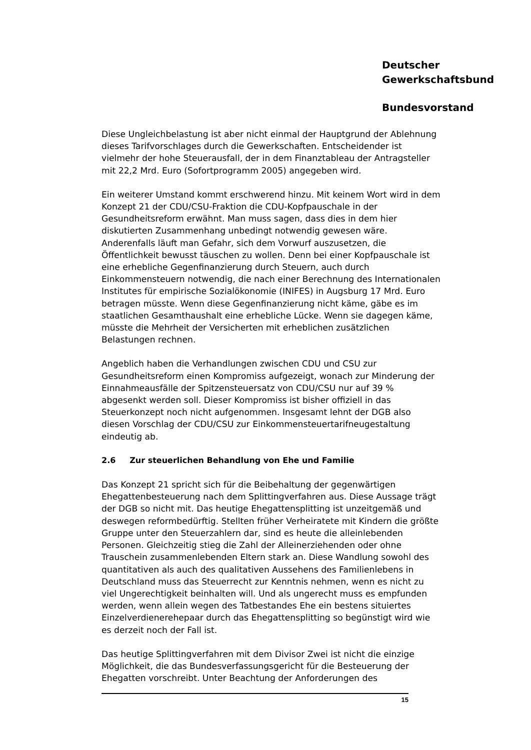Deutscher
Gewerkschaftsbund
Bundesvorstand
Diese Ungleichbelastung ist aber nicht einmal der Hauptgrund der Ablehnung dieses Tarifvorschlages durch die Gewerkschaften. Entscheidender ist vielmehr der hohe Steuerausfall, der in dem Finanztableau der Antragsteller mit 22,2 Mrd. Euro (Sofortprogramm 2005) angegeben wird.
Ein weiterer Umstand kommt erschwerend hinzu. Mit keinem Wort wird in dem Konzept 21 der CDU/CSU-Fraktion die CDU-Kopfpauschale in der Gesundheitsreform erwähnt. Man muss sagen, dass dies in dem hier diskutierten Zusammenhang unbedingt notwendig gewesen wäre. Anderenfalls läuft man Gefahr, sich dem Vorwurf auszusetzen, die Öffentlichkeit bewusst täuschen zu wollen. Denn bei einer Kopfpauschale ist eine erhebliche Gegenfinanzierung durch Steuern, auch durch Einkommensteuern notwendig, die nach einer Berechnung des Internationalen Institutes für empirische Sozialökonomie (INIFES) in Augsburg 17 Mrd. Euro betragen müsste. Wenn diese Gegenfinanzierung nicht käme, gäbe es im staatlichen Gesamthaushalt eine erhebliche Lücke. Wenn sie dagegen käme, müsste die Mehrheit der Versicherten mit erheblichen zusätzlichen Belastungen rechnen.
Angeblich haben die Verhandlungen zwischen CDU und CSU zur Gesundheitsreform einen Kompromiss aufgezeigt, wonach zur Minderung der Einnahmeausfälle der Spitzensteuersatz von CDU/CSU nur auf 39 % abgesenkt werden soll. Dieser Kompromiss ist bisher offiziell in das Steuerkonzept noch nicht aufgenommen. Insgesamt lehnt der DGB also diesen Vorschlag der CDU/CSU zur Einkommensteuertarifneugestaltung eindeutig ab.
2.6 Zur steuerlichen Behandlung von Ehe und Familie
Das Konzept 21 spricht sich für die Beibehaltung der gegenwärtigen Ehegattenbesteuerung nach dem Splittingverfahren aus. Diese Aussage trägt der DGB so nicht mit. Das heutige Ehegattensplitting ist unzeitgemäß und deswegen reformbedürftig. Stellten früher Verheiratete mit Kindern die größte Gruppe unter den Steuerzahlern dar, sind es heute die alleinlebenden Personen. Gleichzeitig stieg die Zahl der Alleinerziehenden oder ohne Trauschein zusammenlebenden Eltern stark an. Diese Wandlung sowohl des quantitativen als auch des qualitativen Aussehens des Familienlebens in Deutschland muss das Steuerrecht zur Kenntnis nehmen, wenn es nicht zu viel Ungerechtigkeit beinhalten will. Und als ungerecht muss es empfunden werden, wenn allein wegen des Tatbestandes Ehe ein bestens situiertes Einzelverdienerehepaar durch das Ehegattensplitting so begünstigt wird wie es derzeit noch der Fall ist.
Das heutige Splittingverfahren mit dem Divisor Zwei ist nicht die einzige Möglichkeit, die das Bundesverfassungsgericht für die Besteuerung der Ehegatten vorschreibt. Unter Beachtung der Anforderungen des
15